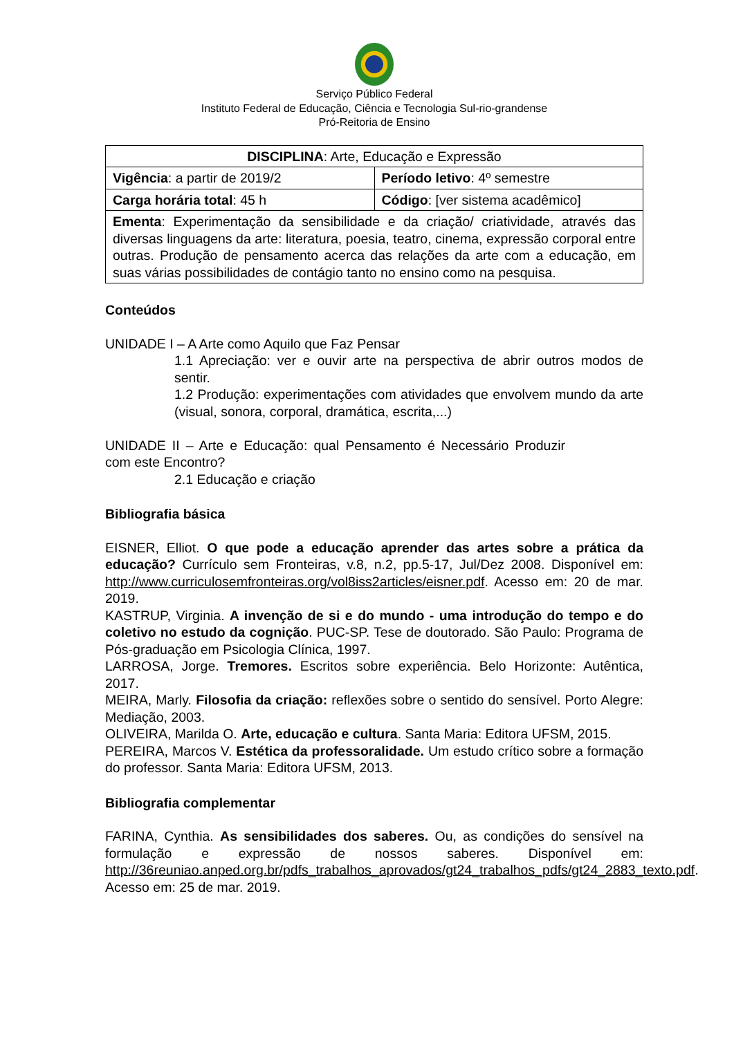Serviço Público Federal
Instituto Federal de Educação, Ciência e Tecnologia Sul-rio-grandense
Pró-Reitoria de Ensino
| DISCIPLINA : Arte, Educação e Expressão | |
| Vigência : a partir de 2019/2 | Período letivo : 4º semestre |
| Carga horária total : 45 h | Código : [ver sistema acadêmico] |
| Ementa : Experimentação da sensibilidade e da criação/ criatividade, através das diversas linguagens da arte: literatura, poesia, teatro, cinema, expressão corporal entre outras. Produção de pensamento acerca das relações da arte com a educação, em suas várias possibilidades de contágio tanto no ensino como na pesquisa. | |
Conteúdos
UNIDADE I – A Arte como Aquilo que Faz Pensar
1.1 Apreciação: ver e ouvir arte na perspectiva de abrir outros modos de sentir.
1.2 Produção: experimentações com atividades que envolvem mundo da arte (visual, sonora, corporal, dramática, escrita,...)
UNIDADE II – Arte e Educação: qual Pensamento é Necessário Produzir com este Encontro?
2.1 Educação e criação
Bibliografia básica
EISNER, Elliot. O que pode a educação aprender das artes sobre a prática da educação? Currículo sem Fronteiras, v.8, n.2, pp.5-17, Jul/Dez 2008. Disponível em: http://www.curriculosemfronteiras.org/vol8iss2articles/eisner.pdf. Acesso em: 20 de mar. 2019.
KASTRUP, Virginia. A invenção de si e do mundo - uma introdução do tempo e do coletivo no estudo da cognição. PUC-SP. Tese de doutorado. São Paulo: Programa de Pós-graduação em Psicologia Clínica, 1997.
LARROSA, Jorge. Tremores. Escritos sobre experiência. Belo Horizonte: Autêntica, 2017.
MEIRA, Marly. Filosofia da criação: reflexões sobre o sentido do sensível. Porto Alegre: Mediação, 2003.
OLIVEIRA, Marilda O. Arte, educação e cultura. Santa Maria: Editora UFSM, 2015.
PEREIRA, Marcos V. Estética da professoralidade. Um estudo crítico sobre a formação do professor. Santa Maria: Editora UFSM, 2013.
Bibliografia complementar
FARINA, Cynthia. As sensibilidades dos saberes. Ou, as condições do sensível na formulação e expressão de nossos saberes. Disponível em: http://36reuniao.anped.org.br/pdfs_trabalhos_aprovados/gt24_trabalhos_pdfs/gt24_2883_texto.pdf. Acesso em: 25 de mar. 2019.